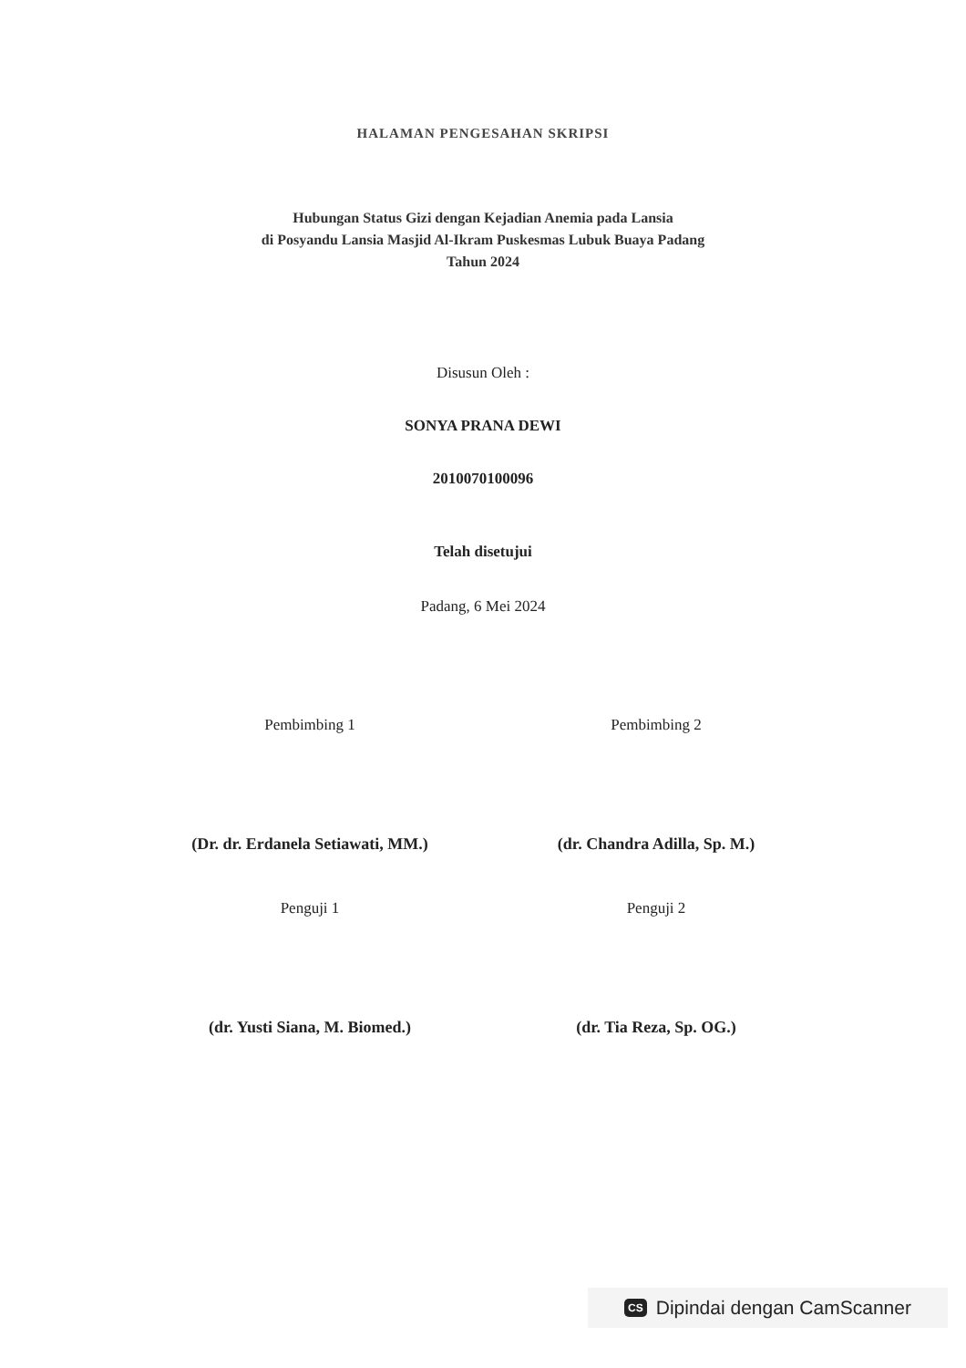HALAMAN PENGESAHAN SKRIPSI
Hubungan Status Gizi dengan Kejadian Anemia pada Lansia
di Posyandu Lansia Masjid Al-Ikram Puskesmas Lubuk Buaya Padang
Tahun 2024
Disusun Oleh :
SONYA PRANA DEWI
2010070100096
Telah disetujui
Padang, 6 Mei 2024
Pembimbing 1
(Dr. dr. Erdanela Setiawati, MM.)
Pembimbing 2
(dr. Chandra Adilla, Sp. M.)
Penguji 1
(dr. Yusti Siana, M. Biomed.)
Penguji 2
(dr. Tia Reza, Sp. OG.)
CS Dipindai dengan CamScanner